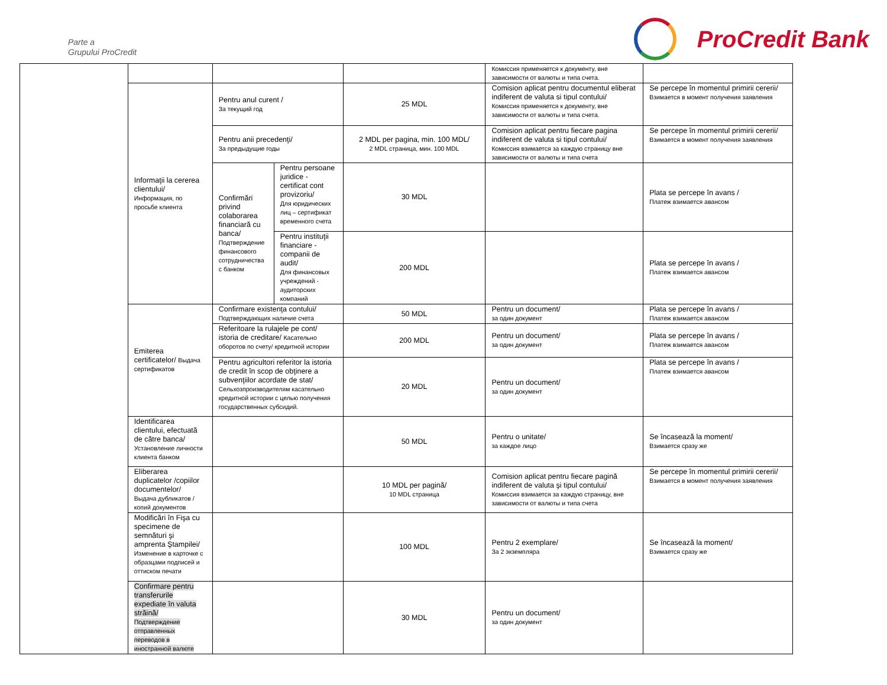Parte a
Grupului ProCredit
ProCredit Bank
| | | | | | Комиссия применяется к документу, вне зависимости от валюты и типа счета. | |
| | Informaţii la cererea clientului/ Информация, по просьбе клиента | Pentru anul curent / За текущий год | | 25 MDL | Comision aplicat pentru documentul eliberat indiferent de valuta si tipul contului/ Комиссия применяется к документу, вне зависимости от валюты и типа счета. | Se percepe în momentul primirii cererii/ Взимается в момент получения заявления |
| | | Pentru anii precedenţi/ За предыдущие годы | | 2 MDL per pagina, min. 100 MDL/ 2 MDL страница, мин. 100 MDL | Comision aplicat pentru fiecare pagina indiferent de valuta si tipul contului/ Комиссия взимается за каждую страницу вне зависимости от валюты и типа счета | Se percepe în momentul primirii cererii/ Взимается в момент получения заявления |
| | | Confirmări privind colaborarea financiară cu banca/ Подтверждение финансового сотрудничества с банком | Pentru persoane juridice - certificat cont provizoriu/ Для юридических лиц – сертификат временного счета | 30 MDL | | Plata se percepe în avans / Платеж взимается авансом |
| | | | Pentru instituţii financiare - companii de audit/ Для финансовых учреждений - аудиторских компаний | 200 MDL | | Plata se percepe în avans / Платеж взимается авансом |
| | Emiterea certificatelor/ Выдача сертификатов | Confirmare existenţa contului/ Подтверждающих наличие счета | | 50 MDL | Pentru un document/ за один документ | Plata se percepe în avans / Платеж взимается авансом |
| | | Referitoare la rulajele pe cont/ istoria de creditare/ Касательно оборотов по счету/ кредитной истории | | 200 MDL | Pentru un document/ за один документ | Plata se percepe în avans / Платеж взимается авансом |
| | | Pentru agricultori referitor la istoria de credit în scop de obţinere a subvenţiilor acordate de stat/ Сельхозпроизводителям касательно кредитной истории с целью получения государственных субсидий. | | 20 MDL | Pentru un document/ за один документ | Plata se percepe în avans / Платеж взимается авансом |
| | Identificarea clientului, efectuată de către banca/ Установление личности клиента банком | | | 50 MDL | Pentru o unitate/ за каждое лицо | Se încasează la moment/ Взимается сразу же |
| | Eliberarea duplicatelor /copiilor documentelor/ Выдача дубликатов / копий документов | | | 10 MDL per pagină/ 10 MDL страница | Comision aplicat pentru fiecare pagină indiferent de valuta şi tipul contului/ Комиссия взимается за каждую страницу, вне зависимости от валюты и типа счета | Se percepe în momentul primirii cererii/ Взимается в момент получения заявления |
| | Modificări în Fişa cu specimene de semnături şi amprenta Ştampilei/ Изменение в карточке с образцами подписей и оттиском печати | | | 100 MDL | Pentru 2 exemplare/ За 2 экземпляра | Se încasează la moment/ Взимается сразу же |
| | Confirmare pentru transferurile expediate în valuta străină/ Подтверждение отправленных переводов в иностранной валюте | | | 30 MDL | Pentru un document/ за один документ | |